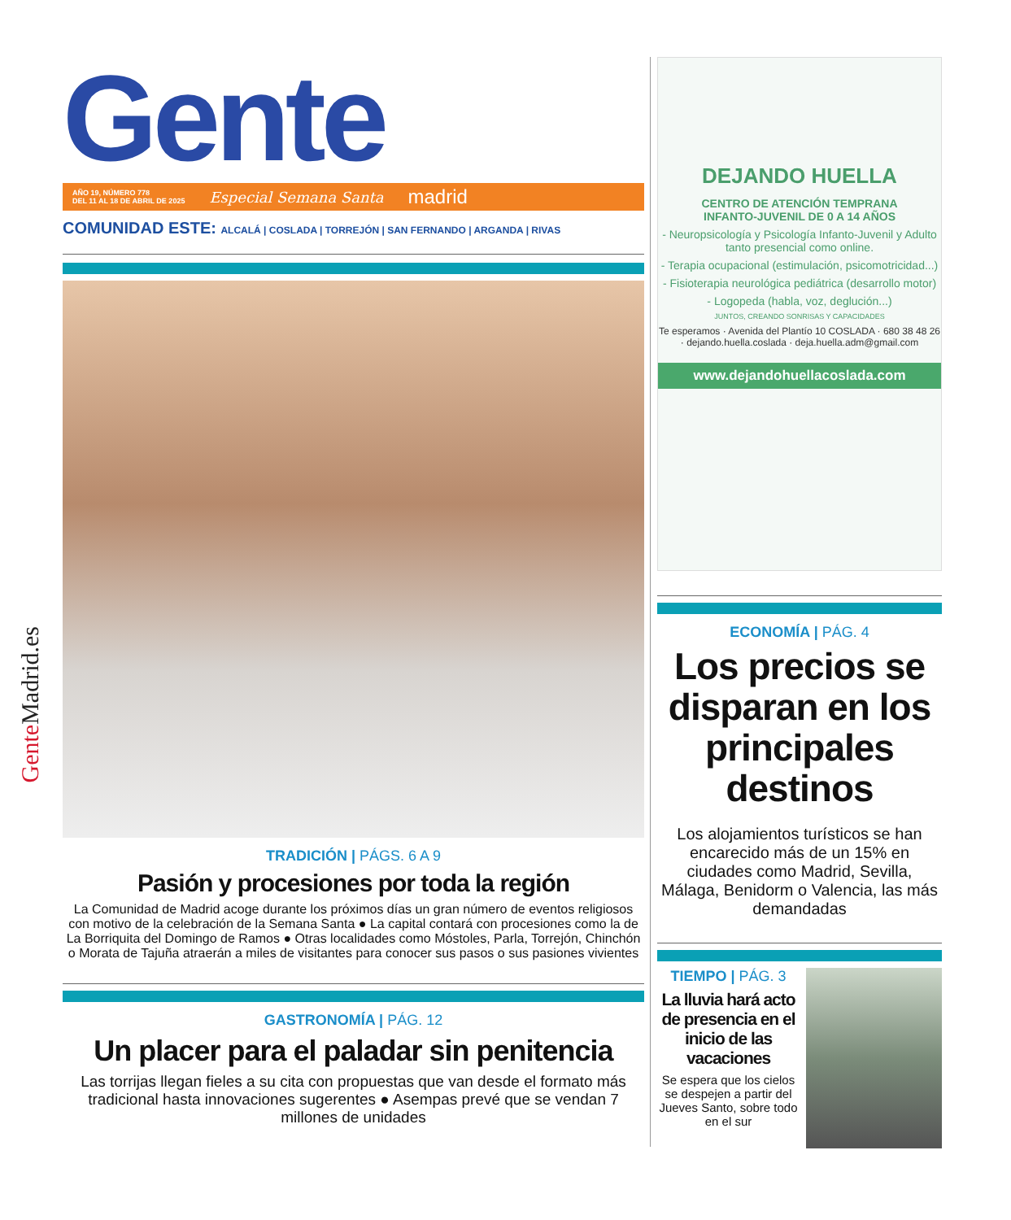Gente Madrid.es
Gente
AÑO 19, NÚMERO 778
DEL 11 AL 18 DE ABRIL DE 2025 Especial Semana Santa madrid
COMUNIDAD ESTE: ALCALÁ | COSLADA | TORREJÓN | SAN FERNANDO | ARGANDA | RIVAS
TRADICIÓN | PÁGS. 6 A 9
Pasión y procesiones por toda la región
La Comunidad de Madrid acoge durante los próximos días un gran número de eventos religiosos con motivo de la celebración de la Semana Santa ● La capital contará con procesiones como la de La Borriquita del Domingo de Ramos ● Otras localidades como Móstoles, Parla, Torrejón, Chinchón o Morata de Tajuña atraerán a miles de visitantes para conocer sus pasos o sus pasiones vivientes
GASTRONOMÍA | PÁG. 12
Un placer para el paladar sin penitencia
Las torrijas llegan fieles a su cita con propuestas que van desde el formato más tradicional hasta innovaciones sugerentes ● Asempas prevé que se vendan 7 millones de unidades
DEJANDO HUELLA
CENTRO DE ATENCIÓN TEMPRANA
INFANTO-JUVENIL DE 0 A 14 AÑOS
- Neuropsicología y Psicología Infanto-Juvenil y Adulto tanto presencial como online.
- Terapia ocupacional (estimulación, psicomotricidad...)
- Fisioterapia neurológica pediátrica (desarrollo motor)
- Logopeda (habla, voz, deglución...)
JUNTOS, CREANDO SONRISAS Y CAPACIDADES
Te esperamos · Avenida del Plantío 10 COSLADA · 680 38 48 26 · dejando.huella.coslada · deja.huella.adm@gmail.com
www.dejandohuellacoslada.com
ECONOMÍA | PÁG. 4
Los precios se disparan en los principales destinos
Los alojamientos turísticos se han encarecido más de un 15% en ciudades como Madrid, Sevilla, Málaga, Benidorm o Valencia, las más demandadas
TIEMPO | PÁG. 3
La lluvia hará acto de presencia en el inicio de las vacaciones
Se espera que los cielos se despejen a partir del Jueves Santo, sobre todo en el sur